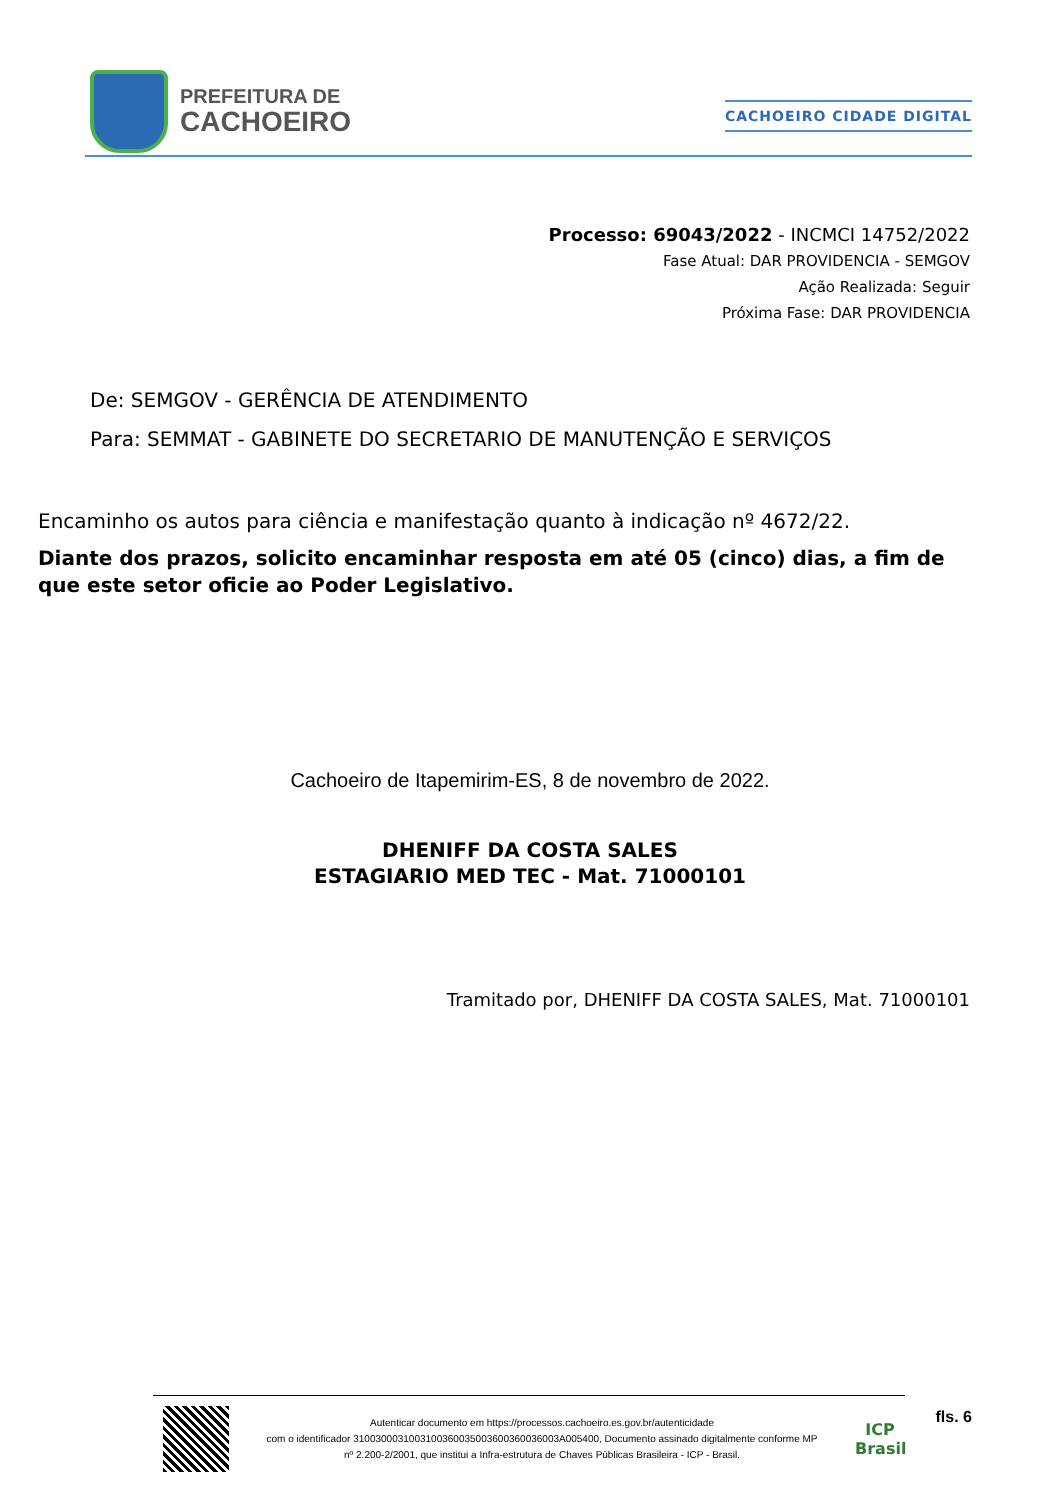PREFEITURA DE
CACHOEIRO
CACHOEIRO CIDADE DIGITAL
Processo: 69043/2022 - INCMCI 14752/2022
Fase Atual: DAR PROVIDENCIA - SEMGOV
Ação Realizada: Seguir
Próxima Fase: DAR PROVIDENCIA
De: SEMGOV - GERÊNCIA DE ATENDIMENTO
Para: SEMMAT - GABINETE DO SECRETARIO DE MANUTENÇÃO E SERVIÇOS
Encaminho os autos para ciência e manifestação quanto à indicação nº 4672/22.
Diante dos prazos, solicito encaminhar resposta em até 05 (cinco) dias, a fim de que este setor oficie ao Poder Legislativo.
Cachoeiro de Itapemirim-ES, 8 de novembro de 2022.
DHENIFF DA COSTA SALES
ESTAGIARIO MED TEC - Mat. 71000101
Tramitado por, DHENIFF DA COSTA SALES, Mat. 71000101
Autenticar documento em https://processos.cachoeiro.es.gov.br/autenticidade
com o identificador 3100300031003100360035003600360036003A005400, Documento assinado digitalmente conforme MP
nº 2.200-2/2001, que institui a Infra-estrutura de Chaves Públicas Brasileira - ICP - Brasil.
ICP
Brasil
fls. 6